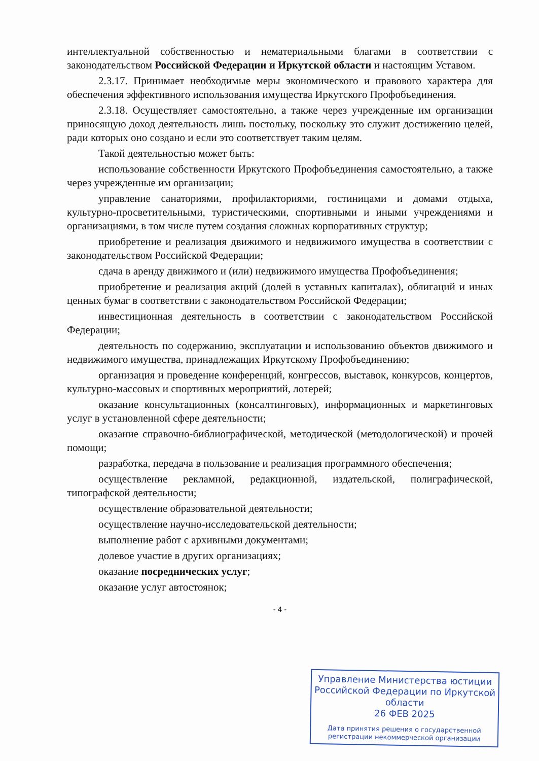интеллектуальной собственностью и нематериальными благами в соответствии с законодательством Российской Федерации и Иркутской области и настоящим Уставом.
2.3.17. Принимает необходимые меры экономического и правового характера для обеспечения эффективного использования имущества Иркутского Профобъединения.
2.3.18. Осуществляет самостоятельно, а также через учрежденные им организации приносящую доход деятельность лишь постольку, поскольку это служит достижению целей, ради которых оно создано и если это соответствует таким целям.
Такой деятельностью может быть:
использование собственности Иркутского Профобъединения самостоятельно, а также через учрежденные им организации;
управление санаториями, профилакториями, гостиницами и домами отдыха, культурно-просветительными, туристическими, спортивными и иными учреждениями и организациями, в том числе путем создания сложных корпоративных структур;
приобретение и реализация движимого и недвижимого имущества в соответствии с законодательством Российской Федерации;
сдача в аренду движимого и (или) недвижимого имущества Профобъединения;
приобретение и реализация акций (долей в уставных капиталах), облигаций и иных ценных бумаг в соответствии с законодательством Российской Федерации;
инвестиционная деятельность в соответствии с законодательством Российской Федерации;
деятельность по содержанию, эксплуатации и использованию объектов движимого и недвижимого имущества, принадлежащих Иркутскому Профобъединению;
организация и проведение конференций, конгрессов, выставок, конкурсов, концертов, культурно-массовых и спортивных мероприятий, лотерей;
оказание консультационных (консалтинговых), информационных и маркетинговых услуг в установленной сфере деятельности;
оказание справочно-библиографической, методической (методологической) и прочей помощи;
разработка, передача в пользование и реализация программного обеспечения;
осуществление рекламной, редакционной, издательской, полиграфической, типографской деятельности;
осуществление образовательной деятельности;
осуществление научно-исследовательской деятельности;
выполнение работ с архивными документами;
долевое участие в других организациях;
оказание посреднических услуг;
оказание услуг автостоянок;
- 4 -
Управление Министерства юстиции Российской Федерации по Иркутской области
26 ФЕВ 2025
Дата принятия решения о государственной регистрации некоммерческой организации